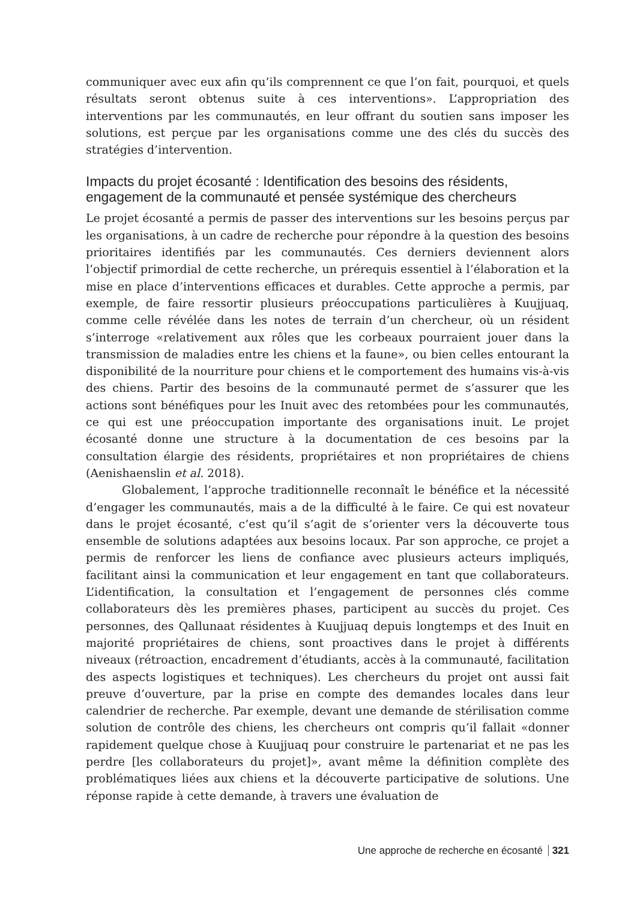communiquer avec eux afin qu’ils comprennent ce que l’on fait, pourquoi, et quels résultats seront obtenus suite à ces interventions». L’appropriation des interventions par les communautés, en leur offrant du soutien sans imposer les solutions, est perçue par les organisations comme une des clés du succès des stratégies d’intervention.
Impacts du projet écosanté : Identification des besoins des résidents, engagement de la communauté et pensée systémique des chercheurs
Le projet écosanté a permis de passer des interventions sur les besoins perçus par les organisations, à un cadre de recherche pour répondre à la question des besoins prioritaires identifiés par les communautés. Ces derniers deviennent alors l’objectif primordial de cette recherche, un prérequis essentiel à l’élaboration et la mise en place d’interventions efficaces et durables. Cette approche a permis, par exemple, de faire ressortir plusieurs préoccupations particulières à Kuujjuaq, comme celle révélée dans les notes de terrain d’un chercheur, où un résident s’interroge «relativement aux rôles que les corbeaux pourraient jouer dans la transmission de maladies entre les chiens et la faune», ou bien celles entourant la disponibilité de la nourriture pour chiens et le comportement des humains vis-à-vis des chiens. Partir des besoins de la communauté permet de s’assurer que les actions sont bénéfiques pour les Inuit avec des retombées pour les communautés, ce qui est une préoccupation importante des organisations inuit. Le projet écosanté donne une structure à la documentation de ces besoins par la consultation élargie des résidents, propriétaires et non propriétaires de chiens (Aenishaenslin et al. 2018).
Globalement, l’approche traditionnelle reconnaît le bénéfice et la nécessité d’engager les communautés, mais a de la difficulté à le faire. Ce qui est novateur dans le projet écosanté, c’est qu’il s’agit de s’orienter vers la découverte tous ensemble de solutions adaptées aux besoins locaux. Par son approche, ce projet a permis de renforcer les liens de confiance avec plusieurs acteurs impliqués, facilitant ainsi la communication et leur engagement en tant que collaborateurs. L’identification, la consultation et l’engagement de personnes clés comme collaborateurs dès les premières phases, participent au succès du projet. Ces personnes, des Qallunaat résidentes à Kuujjuaq depuis longtemps et des Inuit en majorité propriétaires de chiens, sont proactives dans le projet à différents niveaux (rétroaction, encadrement d’étudiants, accès à la communauté, facilitation des aspects logistiques et techniques). Les chercheurs du projet ont aussi fait preuve d’ouverture, par la prise en compte des demandes locales dans leur calendrier de recherche. Par exemple, devant une demande de stérilisation comme solution de contrôle des chiens, les chercheurs ont compris qu’il fallait «donner rapidement quelque chose à Kuujjuaq pour construire le partenariat et ne pas les perdre [les collaborateurs du projet]», avant même la définition complète des problématiques liées aux chiens et la découverte participative de solutions. Une réponse rapide à cette demande, à travers une évaluation de
Une approche de recherche en écosanté 321